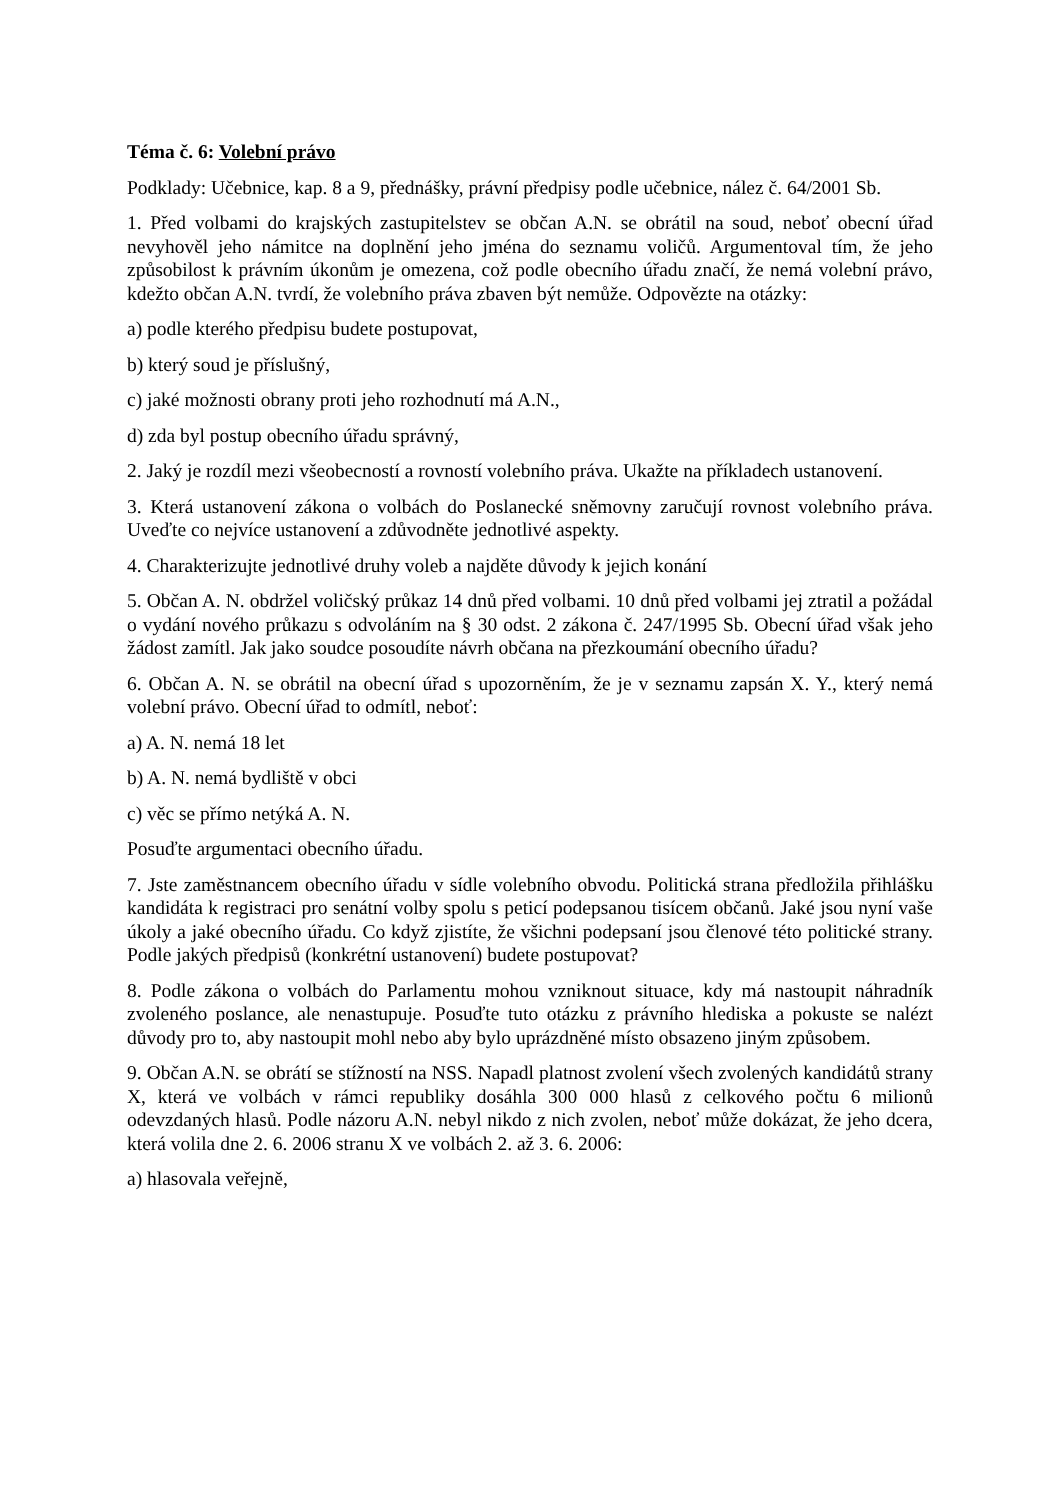Téma č. 6: Volební právo
Podklady: Učebnice, kap. 8 a 9, přednášky, právní předpisy podle učebnice, nález č. 64/2001 Sb.
1. Před volbami do krajských zastupitelstev se občan A.N. se obrátil na soud, neboť obecní úřad nevyhověl jeho námitce na doplnění jeho jména do seznamu voličů. Argumentoval tím, že jeho způsobilost k právním úkonům je omezena, což podle obecního úřadu značí, že nemá volební právo, kdežto občan A.N. tvrdí, že volebního práva zbaven být nemůže. Odpovězte na otázky:
a) podle kterého předpisu budete postupovat,
b) který soud je příslušný,
c) jaké možnosti obrany proti jeho rozhodnutí má A.N.,
d) zda byl postup obecního úřadu správný,
2. Jaký je rozdíl mezi všeobecností a rovností volebního práva. Ukažte na příkladech ustanovení.
3. Která ustanovení zákona o volbách do Poslanecké sněmovny zaručují rovnost volebního práva. Uveďte co nejvíce ustanovení a zdůvodněte jednotlivé aspekty.
4. Charakterizujte jednotlivé druhy voleb a najděte důvody k jejich konání
5. Občan A. N. obdržel voličský průkaz 14 dnů před volbami. 10 dnů před volbami jej ztratil a požádal o vydání nového průkazu s odvoláním na § 30 odst. 2 zákona č. 247/1995 Sb. Obecní úřad však jeho žádost zamítl. Jak jako soudce posoudíte návrh občana na přezkoumání obecního úřadu?
6. Občan A. N. se obrátil na obecní úřad s upozorněním, že je v seznamu zapsán X. Y., který nemá volební právo. Obecní úřad to odmítl, neboť:
a) A. N. nemá 18 let
b) A. N. nemá bydliště v obci
c) věc se přímo netýká A. N.
Posuďte argumentaci obecního úřadu.
7. Jste zaměstnancem obecního úřadu v sídle volebního obvodu. Politická strana předložila přihlášku kandidáta k registraci pro senátní volby spolu s peticí podepsanou tisícem občanů. Jaké jsou nyní vaše úkoly a jaké obecního úřadu. Co když zjistíte, že všichni podepsaní jsou členové této politické strany. Podle jakých předpisů (konkrétní ustanovení) budete postupovat?
8. Podle zákona o volbách do Parlamentu mohou vzniknout situace, kdy má nastoupit náhradník zvoleného poslance, ale nenastupuje. Posuďte tuto otázku z právního hlediska a pokuste se nalézt důvody pro to, aby nastoupit mohl nebo aby bylo uprázdněné místo obsazeno jiným způsobem.
9. Občan A.N. se obrátí se stížností na NSS. Napadl platnost zvolení všech zvolených kandidátů strany X, která ve volbách v rámci republiky dosáhla 300 000 hlasů z celkového počtu 6 milionů odevzdaných hlasů. Podle názoru A.N. nebyl nikdo z nich zvolen, neboť může dokázat, že jeho dcera, která volila dne 2. 6. 2006 stranu X ve volbách 2. až 3. 6. 2006:
a) hlasovala veřejně,